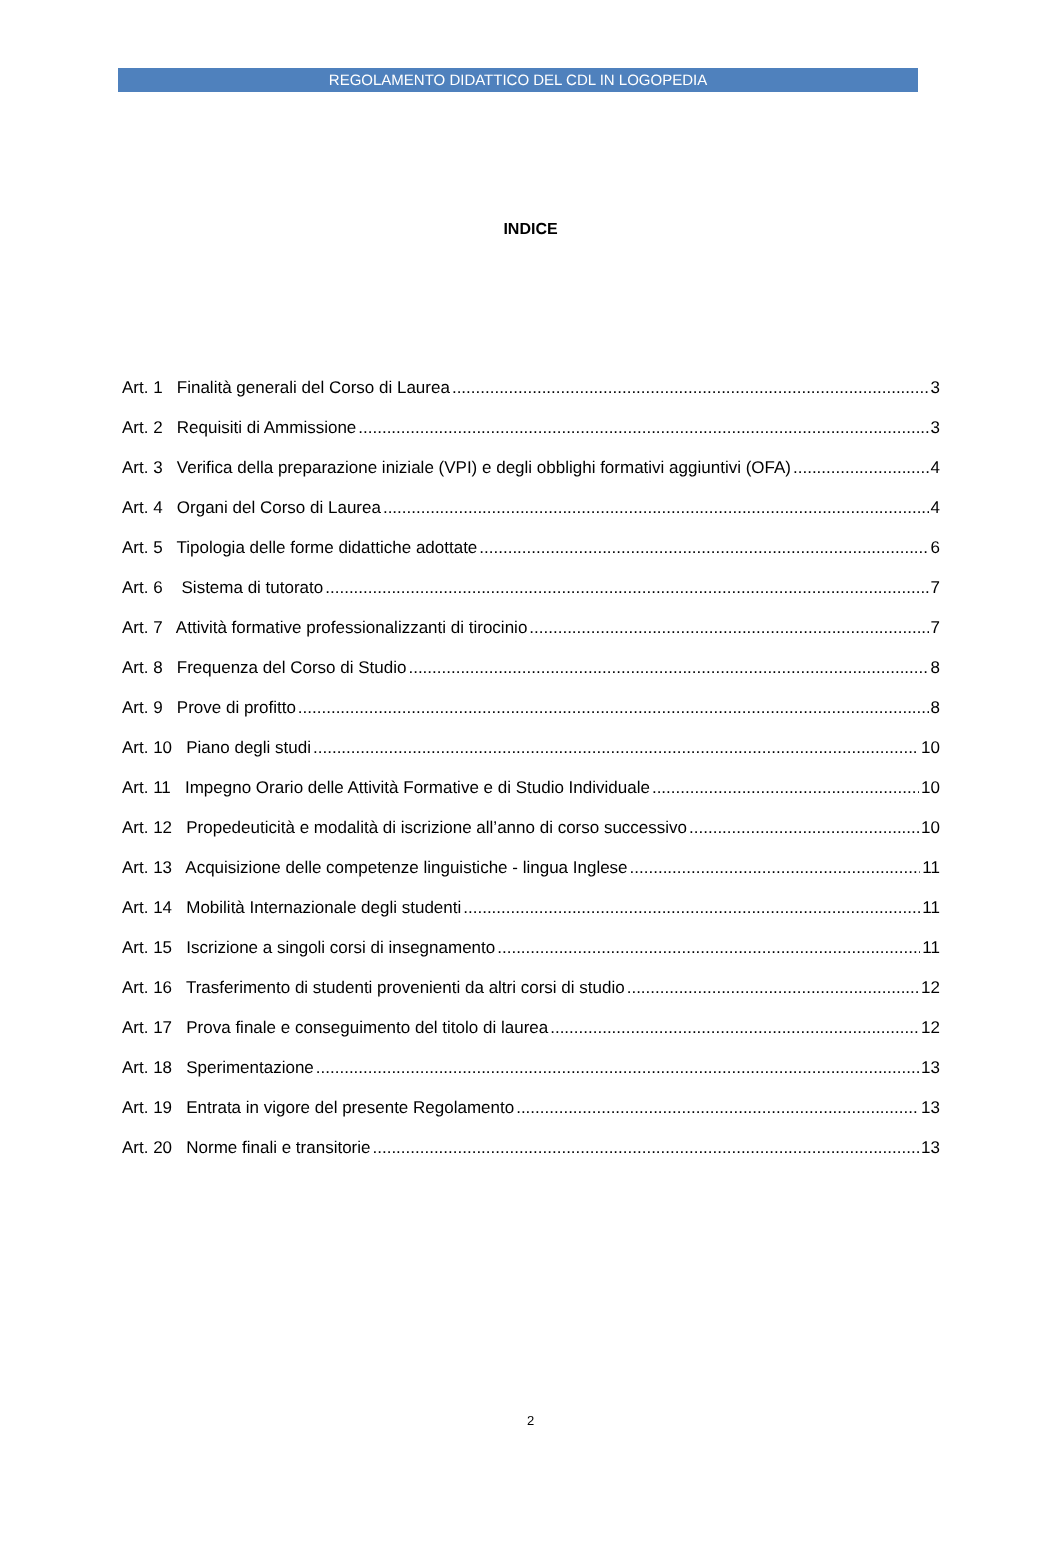REGOLAMENTO DIDATTICO DEL CDL IN LOGOPEDIA
INDICE
Art. 1 Finalità generali del Corso di Laurea 3
Art. 2 Requisiti di Ammissione 3
Art. 3 Verifica della preparazione iniziale (VPI) e degli obblighi formativi aggiuntivi (OFA) 4
Art. 4 Organi del Corso di Laurea 4
Art. 5 Tipologia delle forme didattiche adottate 6
Art. 6 Sistema di tutorato 7
Art. 7 Attività formative professionalizzanti di tirocinio 7
Art. 8 Frequenza del Corso di Studio 8
Art. 9 Prove di profitto 8
Art. 10 Piano degli studi 10
Art. 11 Impegno Orario delle Attività Formative e di Studio Individuale 10
Art. 12 Propedeuticità e modalità di iscrizione all’anno di corso successivo 10
Art. 13 Acquisizione delle competenze linguistiche - lingua Inglese 11
Art. 14 Mobilità Internazionale degli studenti 11
Art. 15 Iscrizione a singoli corsi di insegnamento 11
Art. 16 Trasferimento di studenti provenienti da altri corsi di studio 12
Art. 17 Prova finale e conseguimento del titolo di laurea 12
Art. 18 Sperimentazione 13
Art. 19 Entrata in vigore del presente Regolamento 13
Art. 20 Norme finali e transitorie 13
2